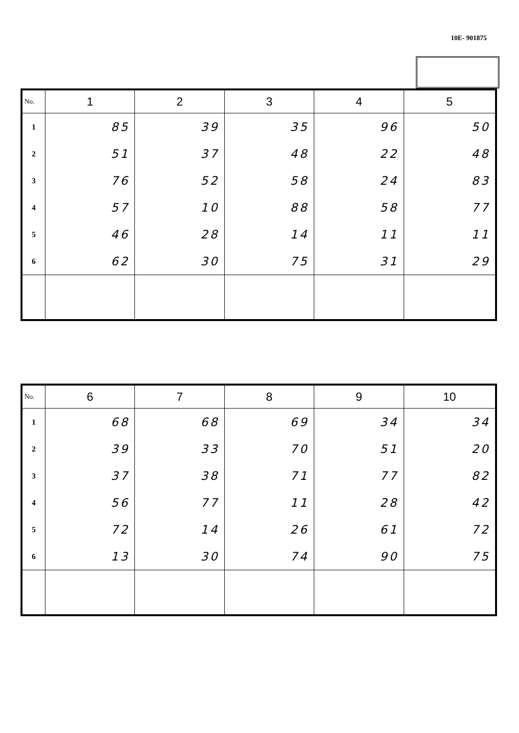10E- 901875
| No. | 1 | 2 | 3 | 4 | 5 |
| --- | --- | --- | --- | --- | --- |
| 1 | 85 | 39 | 35 | 96 | 50 |
| 2 | 51 | 37 | 48 | 22 | 48 |
| 3 | 76 | 52 | 58 | 24 | 83 |
| 4 | 57 | 10 | 88 | 58 | 77 |
| 5 | 46 | 28 | 14 | 11 | 11 |
| 6 | 62 | 30 | 75 | 31 | 29 |
| No. | 6 | 7 | 8 | 9 | 10 |
| --- | --- | --- | --- | --- | --- |
| 1 | 68 | 68 | 69 | 34 | 34 |
| 2 | 39 | 33 | 70 | 51 | 20 |
| 3 | 37 | 38 | 71 | 77 | 82 |
| 4 | 56 | 77 | 11 | 28 | 42 |
| 5 | 72 | 14 | 26 | 61 | 72 |
| 6 | 13 | 30 | 74 | 90 | 75 |